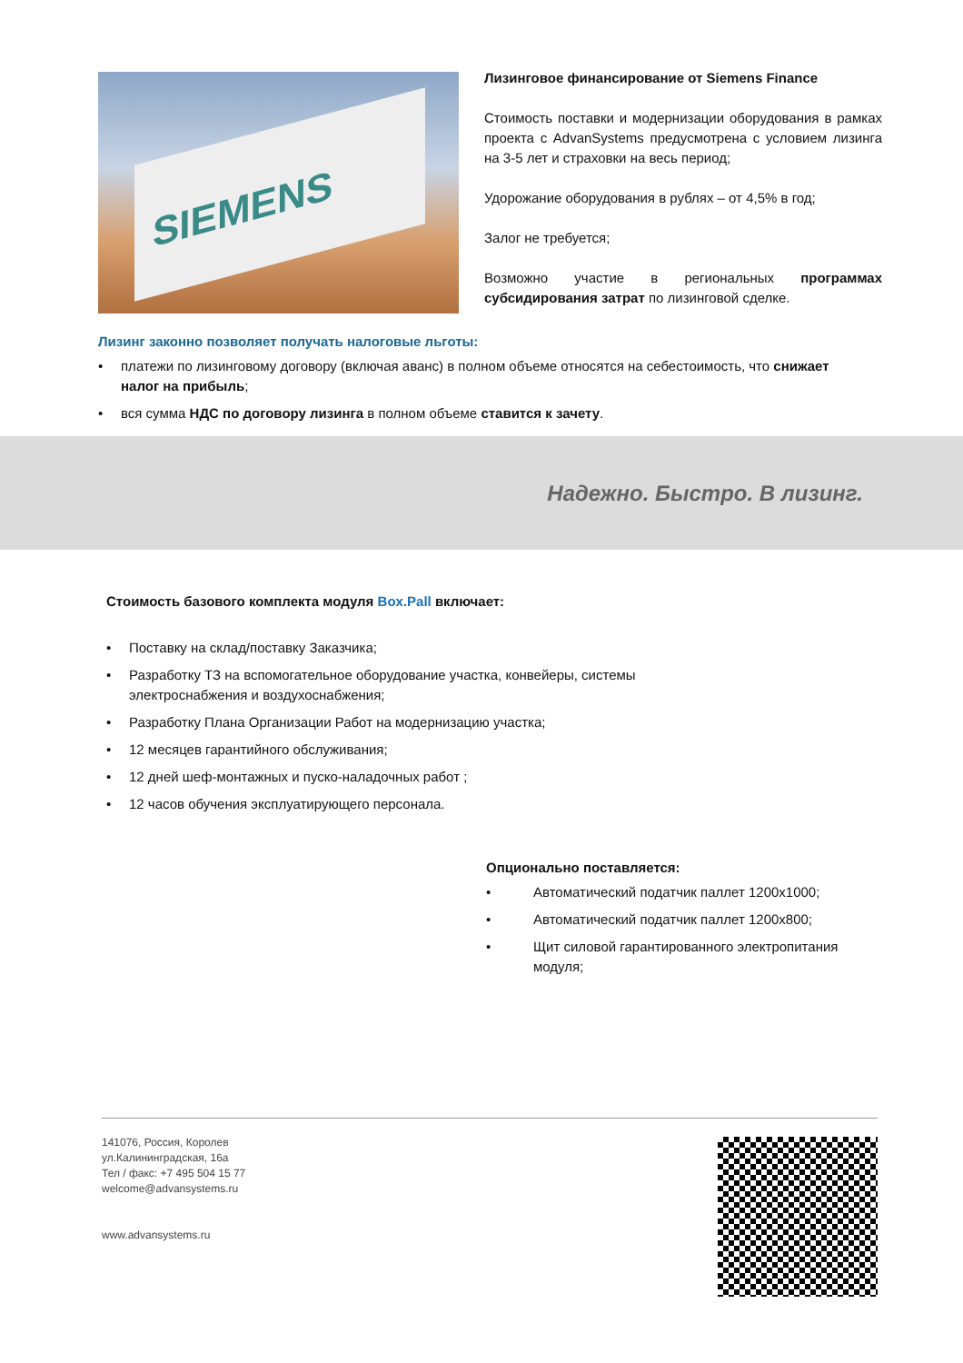SIEMENS
Лизинговое финансирование от Siemens Finance
Стоимость поставки и модернизации оборудования в рамках проекта с AdvanSystems предусмотрена с условием лизинга на 3-5 лет и страховки на весь период;
Удорожание оборудования в рублях – от 4,5% в год;
Залог не требуется;
Возможно участие в региональных программах субсидирования затрат по лизинговой сделке.
Лизинг законно позволяет получать налоговые льготы:
• платежи по лизинговому договору (включая аванс) в полном объеме относятся на себестоимость, что снижает налог на прибыль;
• вся сумма НДС по договору лизинга в полном объеме ставится к зачету.
Надежно. Быстро. В лизинг.
Стоимость базового комплекта модуля Box.Pall включает:
• Поставку на склад/поставку Заказчика;
• Разработку ТЗ на вспомогательное оборудование участка, конвейеры, системы электроснабжения и воздухоснабжения;
• Разработку Плана Организации Работ на модернизацию участка;
• 12 месяцев гарантийного обслуживания;
• 12 дней шеф-монтажных и пуско-наладочных работ ;
• 12 часов обучения эксплуатирующего персонала.
Опционально поставляется:
• Автоматический податчик паллет 1200x1000;
• Автоматический податчик паллет 1200x800;
• Щит силовой гарантированного электропитания модуля;
141076, Россия, Королев
ул.Калининградская, 16а
Тел / факс: +7 495 504 15 77
welcome@advansystems.ru
www.advansystems.ru